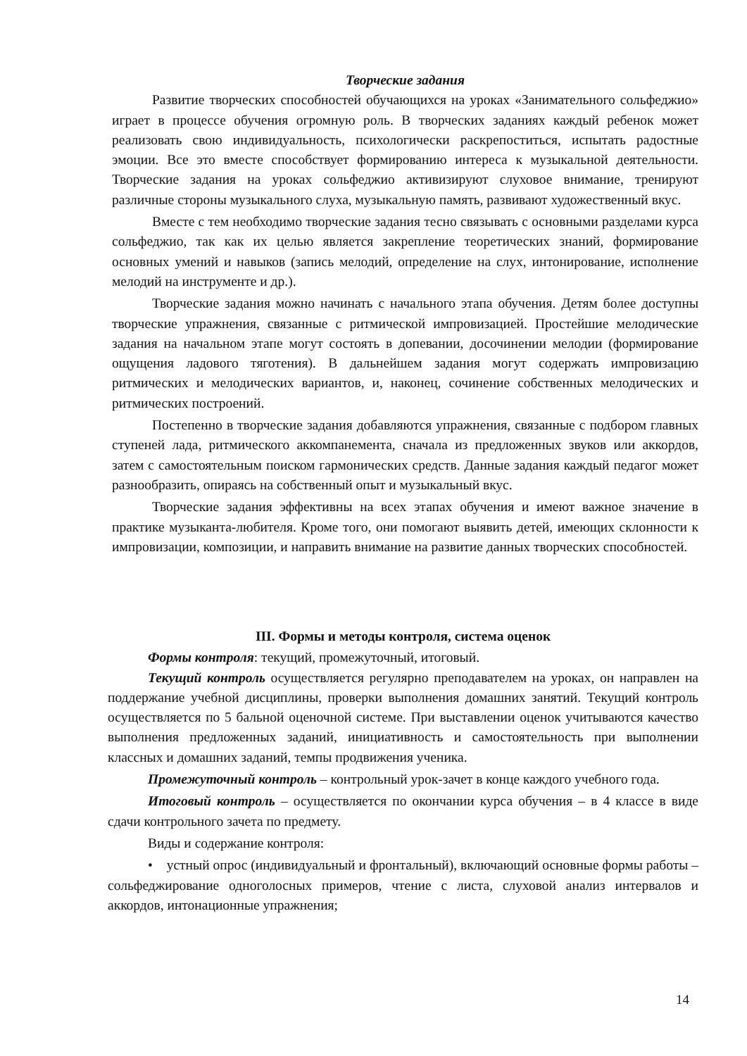Творческие задания
Развитие творческих способностей обучающихся на уроках «Занимательного сольфеджио» играет в процессе обучения огромную роль. В творческих заданиях каждый ребенок может реализовать свою индивидуальность, психологически раскрепоститься, испытать радостные эмоции. Все это вместе способствует формированию интереса к музыкальной деятельности. Творческие задания на уроках сольфеджио активизируют слуховое внимание, тренируют различные стороны музыкального слуха, музыкальную память, развивают художественный вкус.
Вместе с тем необходимо творческие задания тесно связывать с основными разделами курса сольфеджио, так как их целью является закрепление теоретических знаний, формирование основных умений и навыков (запись мелодий, определение на слух, интонирование, исполнение мелодий на инструменте и др.).
Творческие задания можно начинать с начального этапа обучения. Детям более доступны творческие упражнения, связанные с ритмической импровизацией. Простейшие мелодические задания на начальном этапе могут состоять в допевании, досочинении мелодии (формирование ощущения ладового тяготения). В дальнейшем задания могут содержать импровизацию ритмических и мелодических вариантов, и, наконец, сочинение собственных мелодических и ритмических построений.
Постепенно в творческие задания добавляются упражнения, связанные с подбором главных ступеней лада, ритмического аккомпанемента, сначала из предложенных звуков или аккордов, затем с самостоятельным поиском гармонических средств. Данные задания каждый педагог может разнообразить, опираясь на собственный опыт и музыкальный вкус.
Творческие задания эффективны на всех этапах обучения и имеют важное значение в практике музыканта-любителя. Кроме того, они помогают выявить детей, имеющих склонности к импровизации, композиции, и направить внимание на развитие данных творческих способностей.
III. Формы и методы контроля, система оценок
Формы контроля: текущий, промежуточный, итоговый.
Текущий контроль осуществляется регулярно преподавателем на уроках, он направлен на поддержание учебной дисциплины, проверки выполнения домашних занятий. Текущий контроль осуществляется по 5 бальной оценочной системе. При выставлении оценок учитываются качество выполнения предложенных заданий, инициативность и самостоятельность при выполнении классных и домашних заданий, темпы продвижения ученика.
Промежуточный контроль – контрольный урок-зачет в конце каждого учебного года.
Итоговый контроль – осуществляется по окончании курса обучения – в 4 классе в виде сдачи контрольного зачета по предмету.
Виды и содержание контроля:
• устный опрос (индивидуальный и фронтальный), включающий основные формы работы – сольфеджирование одноголосных примеров, чтение с листа, слуховой анализ интервалов и аккордов, интонационные упражнения;
14